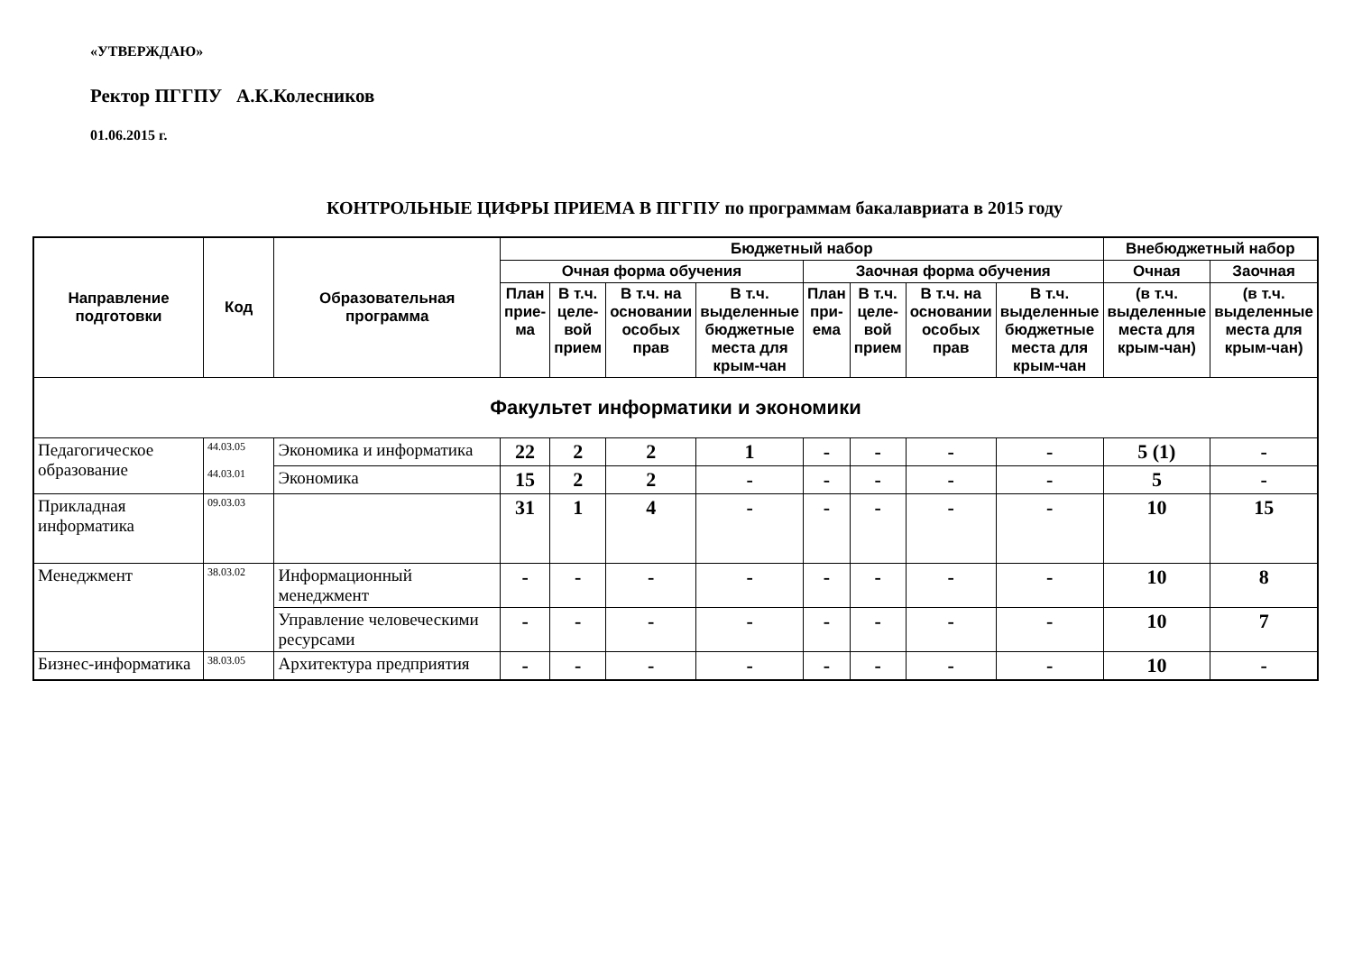«УТВЕРЖДАЮ»
Ректор ПГГПУ А.К.Колесников
01.06.2015 г.
КОНТРОЛЬНЫЕ ЦИФРЫ ПРИЕМА В ПГГПУ по программам бакалавриата в 2015 году
| Направление подготовки | Код | Образовательная программа | Бюджетный набор | | | | | | | | Внебюджетный набор | |
| --- | --- | --- | --- | --- | --- | --- | --- | --- | --- | --- | --- | --- |
| | | | Очная форма обучения | | | | Заочная форма обучения | | | | Очная | Заочная |
| | | | План прие-ма | В т.ч. целе-вой прием | В т.ч. на основании особых прав | В т.ч. выделенные бюджетные места для крым-чан | План при-ема | В т.ч. целе-вой прием | В т.ч. на основании особых прав | В т.ч. выделенные бюджетные места для крым-чан | (в т.ч. выделенные места для крым-чан) | (в т.ч. выделенные места для крым-чан) |
| Факультет информатики и экономики | | | | | | | | | | | | |
| Педагогическое образование | 44.03.05 44.03.01 | Экономика и информатика | 22 | 2 | 2 | 1 | - | - | - | - | 5 (1) | - |
| | | Экономика | 15 | 2 | 2 | - | - | - | - | - | 5 | - |
| Прикладная информатика | 09.03.03 | | 31 | 1 | 4 | - | - | - | - | - | 10 | 15 |
| Менеджмент | 38.03.02 | Информационный менеджмент | - | - | - | - | - | - | - | - | 10 | 8 |
| | | Управление человеческими ресурсами | - | - | - | - | - | - | - | - | 10 | 7 |
| Бизнес-информатика | 38.03.05 | Архитектура предприятия | - | - | - | - | - | - | - | - | 10 | - |